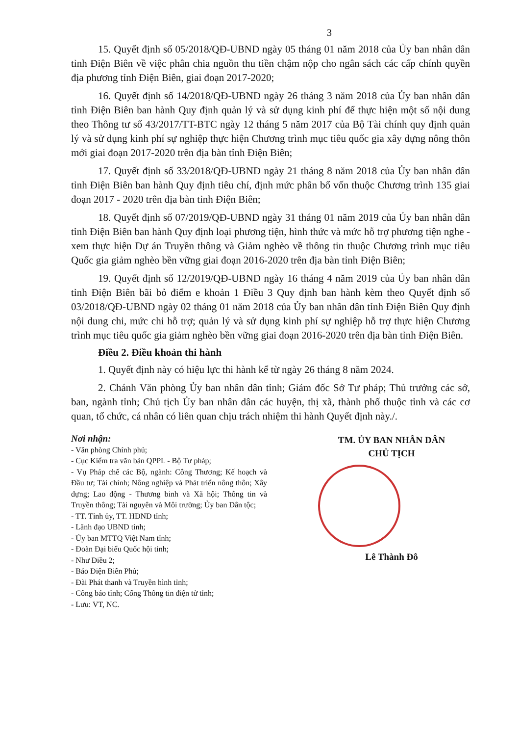3
15. Quyết định số 05/2018/QĐ-UBND ngày 05 tháng 01 năm 2018 của Ủy ban nhân dân tỉnh Điện Biên về việc phân chia nguồn thu tiền chậm nộp cho ngân sách các cấp chính quyền địa phương tỉnh Điện Biên, giai đoạn 2017-2020;
16. Quyết định số 14/2018/QĐ-UBND ngày 26 tháng 3 năm 2018 của Ủy ban nhân dân tỉnh Điện Biên ban hành Quy định quản lý và sử dụng kinh phí để thực hiện một số nội dung theo Thông tư số 43/2017/TT-BTC ngày 12 tháng 5 năm 2017 của Bộ Tài chính quy định quản lý và sử dụng kinh phí sự nghiệp thực hiện Chương trình mục tiêu quốc gia xây dựng nông thôn mới giai đoạn 2017-2020 trên địa bàn tỉnh Điện Biên;
17. Quyết định số 33/2018/QĐ-UBND ngày 21 tháng 8 năm 2018 của Ủy ban nhân dân tỉnh Điện Biên ban hành Quy định tiêu chí, định mức phân bổ vốn thuộc Chương trình 135 giai đoạn 2017 - 2020 trên địa bàn tỉnh Điện Biên;
18. Quyết định số 07/2019/QĐ-UBND ngày 31 tháng 01 năm 2019 của Ủy ban nhân dân tỉnh Điện Biên ban hành Quy định loại phương tiện, hình thức và mức hỗ trợ phương tiện nghe - xem thực hiện Dự án Truyền thông và Giảm nghèo về thông tin thuộc Chương trình mục tiêu Quốc gia giảm nghèo bền vững giai đoạn 2016-2020 trên địa bàn tỉnh Điện Biên;
19. Quyết định số 12/2019/QĐ-UBND ngày 16 tháng 4 năm 2019 của Ủy ban nhân dân tỉnh Điện Biên bãi bỏ điểm e khoản 1 Điều 3 Quy định ban hành kèm theo Quyết định số 03/2018/QĐ-UBND ngày 02 tháng 01 năm 2018 của Ủy ban nhân dân tỉnh Điện Biên Quy định nội dung chi, mức chi hỗ trợ; quản lý và sử dụng kinh phí sự nghiệp hỗ trợ thực hiện Chương trình mục tiêu quốc gia giảm nghèo bền vững giai đoạn 2016-2020 trên địa bàn tỉnh Điện Biên.
Điều 2. Điều khoản thi hành
1. Quyết định này có hiệu lực thi hành kể từ ngày 26 tháng 8 năm 2024.
2. Chánh Văn phòng Ủy ban nhân dân tỉnh; Giám đốc Sở Tư pháp; Thủ trưởng các sở, ban, ngành tỉnh; Chủ tịch Ủy ban nhân dân các huyện, thị xã, thành phố thuộc tỉnh và các cơ quan, tổ chức, cá nhân có liên quan chịu trách nhiệm thi hành Quyết định này./.
Nơi nhận:
- Văn phòng Chính phủ;
- Cục Kiểm tra văn bản QPPL - Bộ Tư pháp;
- Vụ Pháp chế các Bộ, ngành: Công Thương; Kế hoạch và Đầu tư; Tài chính; Nông nghiệp và Phát triển nông thôn; Xây dựng; Lao động - Thương binh và Xã hội; Thông tin và Truyền thông; Tài nguyên và Môi trường; Ủy ban Dân tộc;
- TT. Tỉnh ủy, TT. HĐND tỉnh;
- Lãnh đạo UBND tỉnh;
- Ủy ban MTTQ Việt Nam tỉnh;
- Đoàn Đại biểu Quốc hội tỉnh;
- Như Điều 2;
- Báo Điện Biên Phủ;
- Đài Phát thanh và Truyền hình tỉnh;
- Công báo tỉnh; Cổng Thông tin điện tử tỉnh;
- Lưu: VT, NC.
TM. ỦY BAN NHÂN DÂN
CHỦ TỊCH
Lê Thành Đô